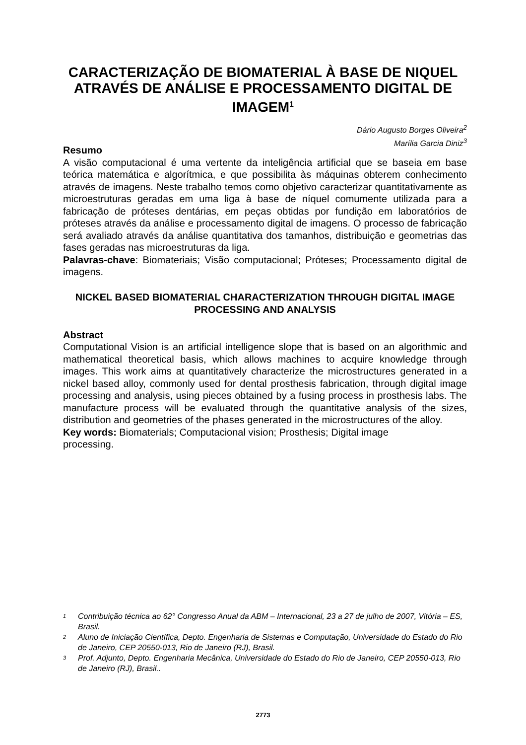CARACTERIZAÇÃO DE BIOMATERIAL À BASE DE NIQUEL ATRAVÉS DE ANÁLISE E PROCESSAMENTO DIGITAL DE IMAGEM<sup>1</sup>
Dário Augusto Borges Oliveira<sup>2</sup>
Marília Garcia Diniz<sup>3</sup>
Resumo
A visão computacional é uma vertente da inteligência artificial que se baseia em base teórica matemática e algorítmica, e que possibilita às máquinas obterem conhecimento através de imagens. Neste trabalho temos como objetivo caracterizar quantitativamente as microestruturas geradas em uma liga à base de níquel comumente utilizada para a fabricação de próteses dentárias, em peças obtidas por fundição em laboratórios de próteses através da análise e processamento digital de imagens. O processo de fabricação será avaliado através da análise quantitativa dos tamanhos, distribuição e geometrias das fases geradas nas microestruturas da liga.
Palavras-chave: Biomateriais; Visão computacional; Próteses; Processamento digital de imagens.
NICKEL BASED BIOMATERIAL CHARACTERIZATION THROUGH DIGITAL IMAGE PROCESSING AND ANALYSIS
Abstract
Computational Vision is an artificial intelligence slope that is based on an algorithmic and mathematical theoretical basis, which allows machines to acquire knowledge through images. This work aims at quantitatively characterize the microstructures generated in a nickel based alloy, commonly used for dental prosthesis fabrication, through digital image processing and analysis, using pieces obtained by a fusing process in prosthesis labs. The manufacture process will be evaluated through the quantitative analysis of the sizes, distribution and geometries of the phases generated in the microstructures of the alloy.
Key words: Biomaterials; Computacional vision; Prosthesis; Digital image
processing.
1 Contribuição técnica ao 62° Congresso Anual da ABM – Internacional, 23 a 27 de julho de 2007, Vitória – ES, Brasil.
2 Aluno de Iniciação Científica, Depto. Engenharia de Sistemas e Computação, Universidade do Estado do Rio de Janeiro, CEP 20550-013, Rio de Janeiro (RJ), Brasil.
3 Prof. Adjunto, Depto. Engenharia Mecânica, Universidade do Estado do Rio de Janeiro, CEP 20550-013, Rio de Janeiro (RJ), Brasil..
2773